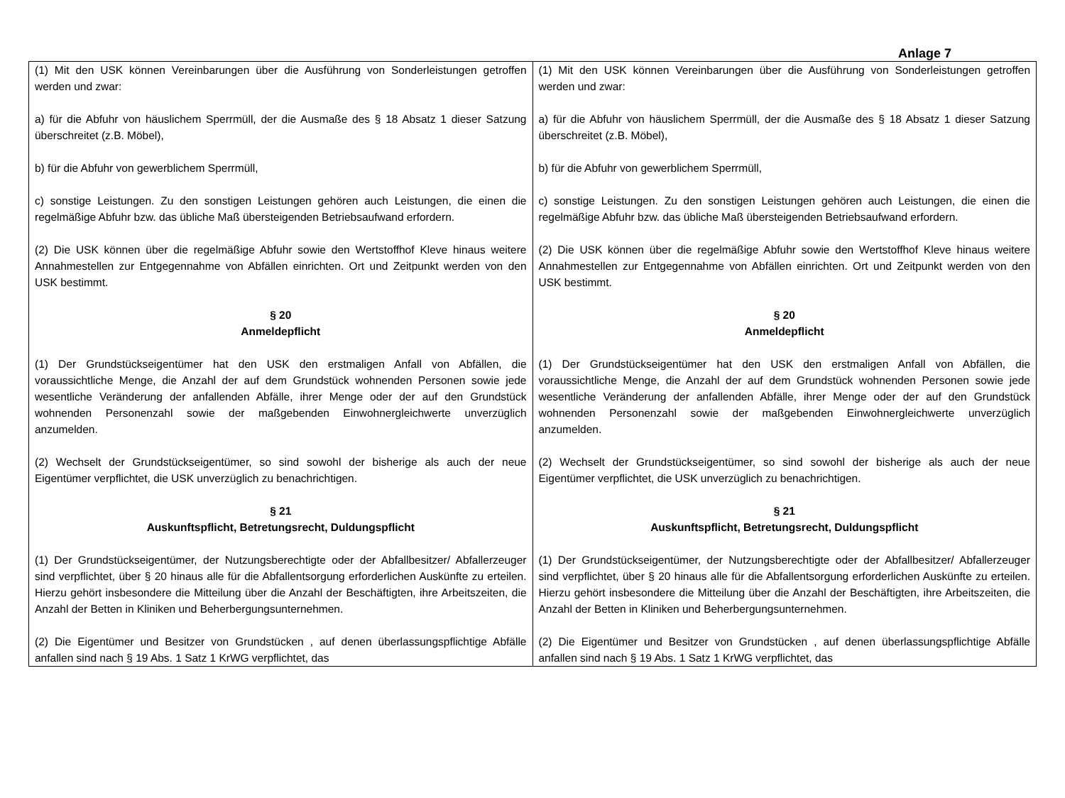Anlage 7
| (1) Mit den USK können Vereinbarungen über die Ausführung von Sonderleistungen getroffen werden und zwar: a) für die Abfuhr von häuslichem Sperrmüll, der die Ausmaße des § 18 Absatz 1 dieser Satzung überschreitet (z.B. Möbel), b) für die Abfuhr von gewerblichem Sperrmüll, c) sonstige Leistungen. Zu den sonstigen Leistungen gehören auch Leistungen, die einen die regelmäßige Abfuhr bzw. das übliche Maß übersteigenden Betriebsaufwand erfordern. (2) Die USK können über die regelmäßige Abfuhr sowie den Wertstoffhof Kleve hinaus weitere Annahmestellen zur Entgegennahme von Abfällen einrichten. Ort und Zeitpunkt werden von den USK bestimmt. § 20 Anmeldepflicht (1) Der Grundstückseigentümer hat den USK den erstmaligen Anfall von Abfällen, die voraussichtliche Menge, die Anzahl der auf dem Grundstück wohnenden Personen sowie jede wesentliche Veränderung der anfallenden Abfälle, ihrer Menge oder der auf den Grundstück wohnenden Personenzahl sowie der maßgebenden Einwohnergleichwerte unverzüglich anzumelden. (2) Wechselt der Grundstückseigentümer, so sind sowohl der bisherige als auch der neue Eigentümer verpflichtet, die USK unverzüglich zu benachrichtigen. § 21 Auskunftspflicht, Betretungsrecht, Duldungspflicht (1) Der Grundstückseigentümer, der Nutzungsberechtigte oder der Abfallbesitzer/ Abfallerzeuger sind verpflichtet, über § 20 hinaus alle für die Abfallentsorgung erforderlichen Auskünfte zu erteilen. Hierzu gehört insbesondere die Mitteilung über die Anzahl der Beschäftigten, ihre Arbeitszeiten, die Anzahl der Betten in Kliniken und Beherbergungsunternehmen. (2) Die Eigentümer und Besitzer von Grundstücken , auf denen überlassungspflichtige Abfälle anfallen sind nach § 19 Abs. 1 Satz 1 KrWG verpflichtet, das | (1) Mit den USK können Vereinbarungen über die Ausführung von Sonderleistungen getroffen werden und zwar: a) für die Abfuhr von häuslichem Sperrmüll, der die Ausmaße des § 18 Absatz 1 dieser Satzung überschreitet (z.B. Möbel), b) für die Abfuhr von gewerblichem Sperrmüll, c) sonstige Leistungen. Zu den sonstigen Leistungen gehören auch Leistungen, die einen die regelmäßige Abfuhr bzw. das übliche Maß übersteigenden Betriebsaufwand erfordern. (2) Die USK können über die regelmäßige Abfuhr sowie den Wertstoffhof Kleve hinaus weitere Annahmestellen zur Entgegennahme von Abfällen einrichten. Ort und Zeitpunkt werden von den USK bestimmt. § 20 Anmeldepflicht (1) Der Grundstückseigentümer hat den USK den erstmaligen Anfall von Abfällen, die voraussichtliche Menge, die Anzahl der auf dem Grundstück wohnenden Personen sowie jede wesentliche Veränderung der anfallenden Abfälle, ihrer Menge oder der auf den Grundstück wohnenden Personenzahl sowie der maßgebenden Einwohnergleichwerte unverzüglich anzumelden. (2) Wechselt der Grundstückseigentümer, so sind sowohl der bisherige als auch der neue Eigentümer verpflichtet, die USK unverzüglich zu benachrichtigen. § 21 Auskunftspflicht, Betretungsrecht, Duldungspflicht (1) Der Grundstückseigentümer, der Nutzungsberechtigte oder der Abfallbesitzer/ Abfallerzeuger sind verpflichtet, über § 20 hinaus alle für die Abfallentsorgung erforderlichen Auskünfte zu erteilen. Hierzu gehört insbesondere die Mitteilung über die Anzahl der Beschäftigten, ihre Arbeitszeiten, die Anzahl der Betten in Kliniken und Beherbergungsunternehmen. (2) Die Eigentümer und Besitzer von Grundstücken , auf denen überlassungspflichtige Abfälle anfallen sind nach § 19 Abs. 1 Satz 1 KrWG verpflichtet, das |